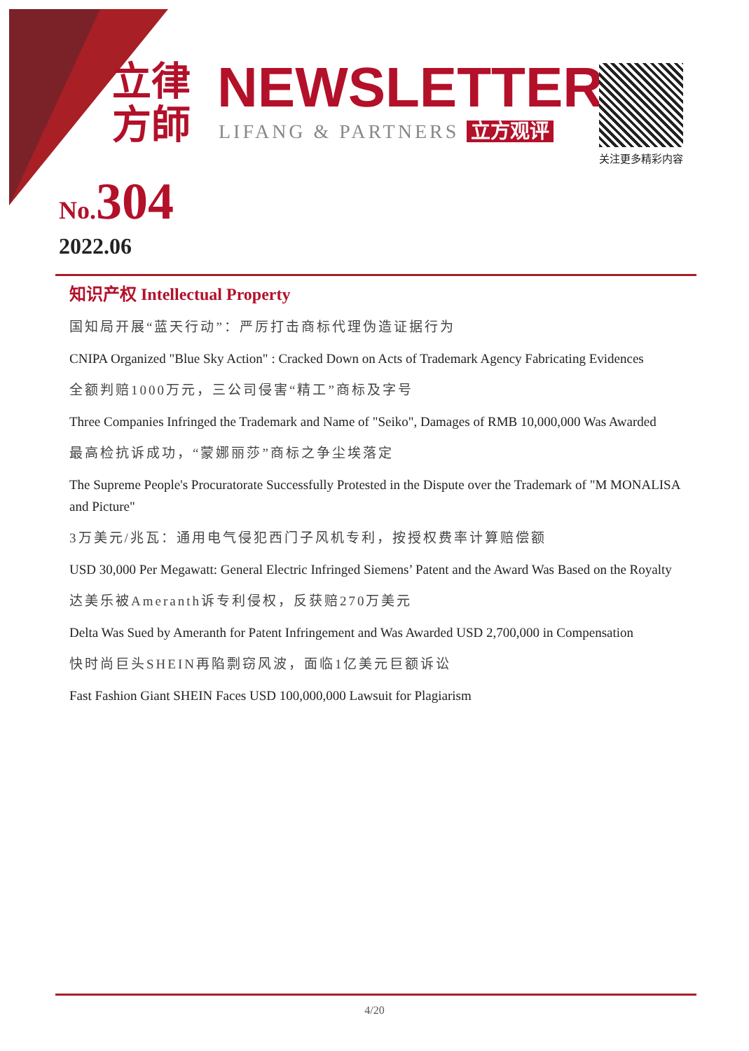立律
方師
NEWSLETTER
LIFANG & PARTNERS 立方观评
关注更多精彩内容
No. 304
2022.06
知识产权 Intellectual Property
国知局开展“蓝天行动”：严厉打击商标代理伪造证据行为
CNIPA Organized "Blue Sky Action" : Cracked Down on Acts of Trademark Agency Fabricating Evidences
全额判赔1000万元，三公司侵害“精工”商标及字号
Three Companies Infringed the Trademark and Name of "Seiko", Damages of RMB 10,000,000 Was Awarded
最高检抗诉成功，“蒙娜丽莎”商标之争尘埃落定
The Supreme People's Procuratorate Successfully Protested in the Dispute over the Trademark of "M MONALISA and Picture"
3万美元/兆瓦：通用电气侵犯西门子风机专利，按授权费率计算赔偿额
USD 30,000 Per Megawatt: General Electric Infringed Siemens’ Patent and the Award Was Based on the Royalty
达美乐被Ameranth诉专利侵权，反获赔270万美元
Delta Was Sued by Ameranth for Patent Infringement and Was Awarded USD 2,700,000 in Compensation
快时尚巨头SHEIN再陷剽窃风波，面临1亿美元巨额诉讼
Fast Fashion Giant SHEIN Faces USD 100,000,000 Lawsuit for Plagiarism
4/20